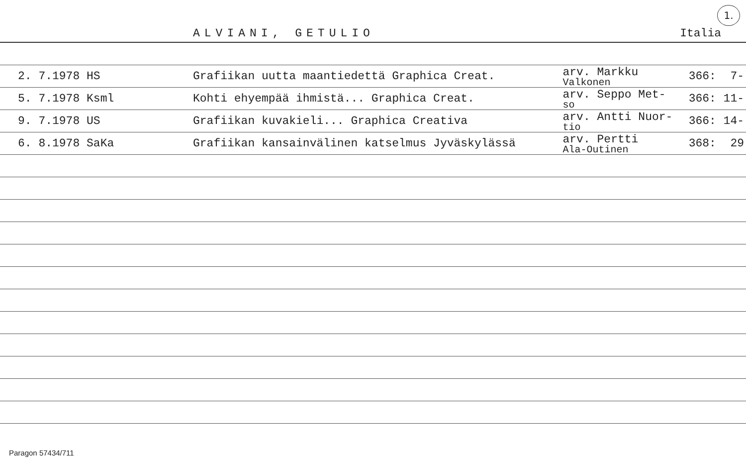ALVIANI, GETULIO Italia
1.
| 2. 7.1978 HS | Grafiikan uutta maantiedettä Graphica Creat. | arv. Markku Valkonen | 366: | 7- |
| 5. 7.1978 Ksml | Kohti ehyempää ihmistä... Graphica Creat. | arv. Seppo Met- so | 366: | 11- |
| 9. 7.1978 US | Grafiikan kuvakieli... Graphica Creativa | arv. Antti Nuor- tio | 366: | 14- |
| 6. 8.1978 SaKa | Grafiikan kansainvälinen katselmus Jyväskylässä | arv. Pertti Ala-Outinen | 368: | 29 |
Paragon 57434/711